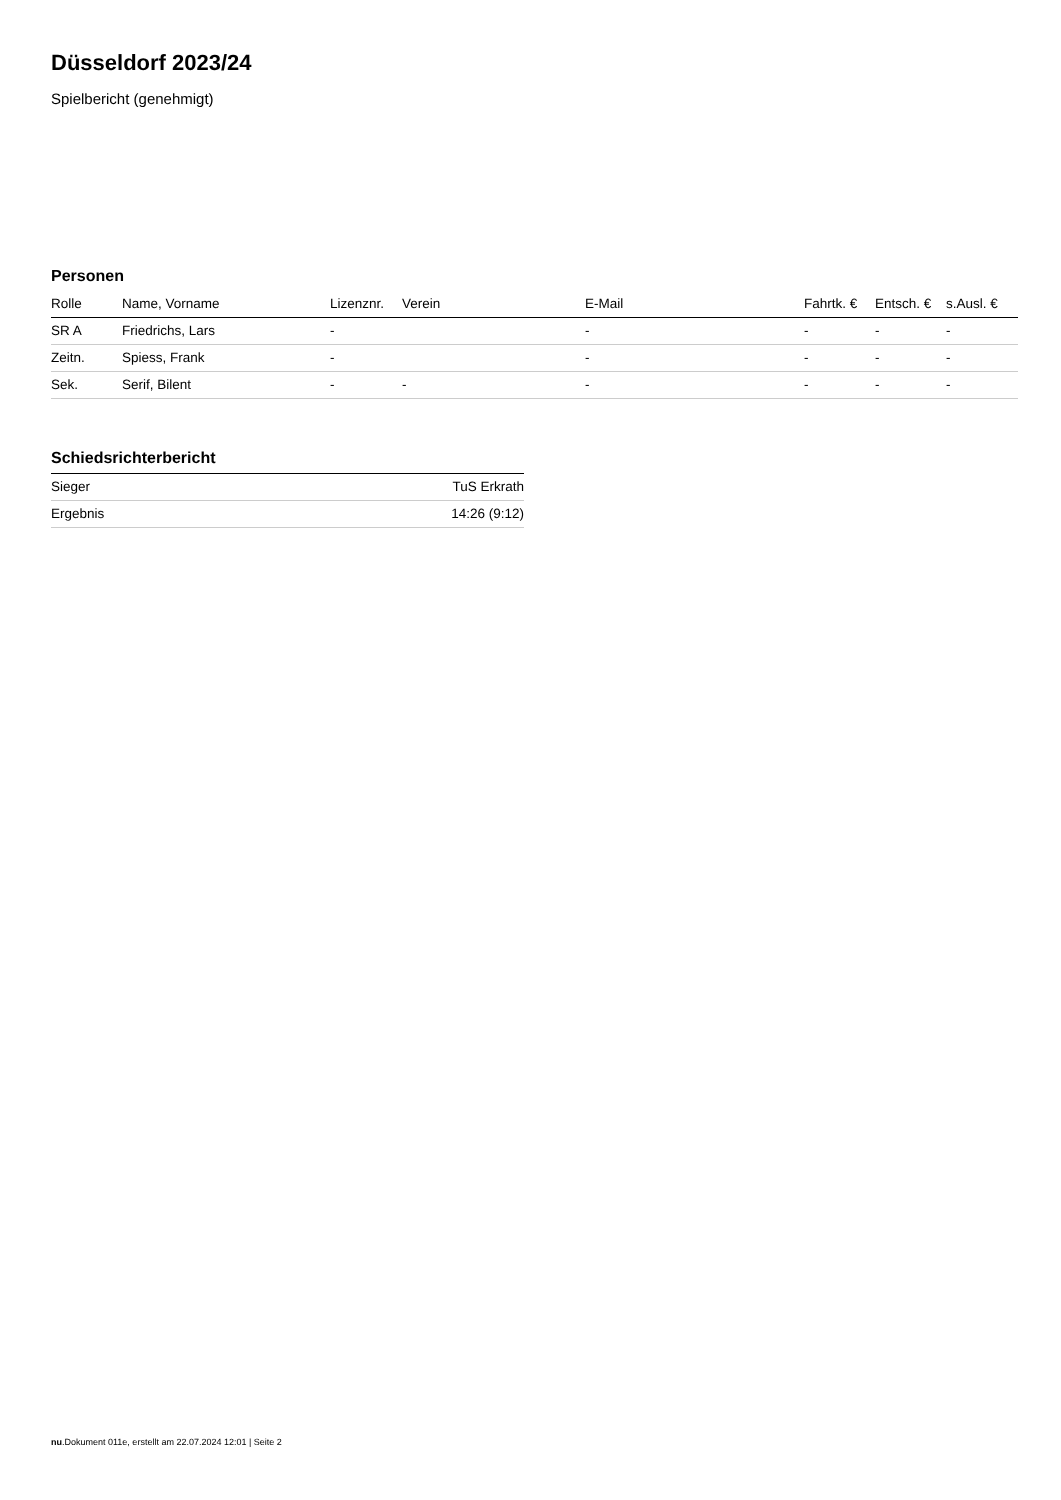Düsseldorf 2023/24
Spielbericht (genehmigt)
Personen
| Rolle | Name, Vorname | Lizenznr. | Verein | E-Mail | Fahrtk. € | Entsch. € | s.Ausl. € |
| --- | --- | --- | --- | --- | --- | --- | --- |
| SR A | Friedrichs, Lars | - | | - | - | - | - |
| Zeitn. | Spiess, Frank | - | | - | - | - | - |
| Sek. | Serif, Bilent | - | - | - | - | - | - |
Schiedsrichterbericht
| Sieger | TuS Erkrath |
| Ergebnis | 14:26 (9:12) |
nu.Dokument 011e, erstellt am 22.07.2024 12:01 | Seite 2